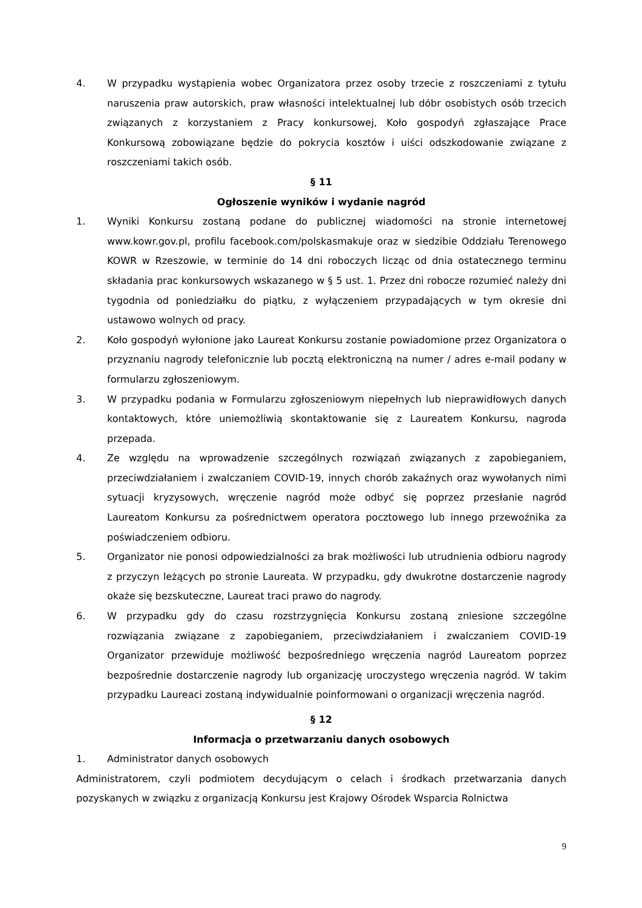4. W przypadku wystąpienia wobec Organizatora przez osoby trzecie z roszczeniami z tytułu naruszenia praw autorskich, praw własności intelektualnej lub dóbr osobistych osób trzecich związanych z korzystaniem z Pracy konkursowej, Koło gospodyń zgłaszające Prace Konkursową zobowiązane będzie do pokrycia kosztów i uiści odszkodowanie związane z roszczeniami takich osób.
§ 11
Ogłoszenie wyników i wydanie nagród
1. Wyniki Konkursu zostaną podane do publicznej wiadomości na stronie internetowej www.kowr.gov.pl, profilu facebook.com/polskasmakuje oraz w siedzibie Oddziału Terenowego KOWR w Rzeszowie, w terminie do 14 dni roboczych licząc od dnia ostatecznego terminu składania prac konkursowych wskazanego w § 5 ust. 1. Przez dni robocze rozumieć należy dni tygodnia od poniedziałku do piątku, z wyłączeniem przypadających w tym okresie dni ustawowo wolnych od pracy.
2. Koło gospodyń wyłonione jako Laureat Konkursu zostanie powiadomione przez Organizatora o przyznaniu nagrody telefonicznie lub pocztą elektroniczną na numer / adres e-mail podany w formularzu zgłoszeniowym.
3. W przypadku podania w Formularzu zgłoszeniowym niepełnych lub nieprawidłowych danych kontaktowych, które uniemożliwią skontaktowanie się z Laureatem Konkursu, nagroda przepada.
4. Ze względu na wprowadzenie szczególnych rozwiązań związanych z zapobieganiem, przeciwdziałaniem i zwalczaniem COVID-19, innych chorób zakaźnych oraz wywołanych nimi sytuacji kryzysowych, wręczenie nagród może odbyć się poprzez przesłanie nagród Laureatom Konkursu za pośrednictwem operatora pocztowego lub innego przewoźnika za poświadczeniem odbioru.
5. Organizator nie ponosi odpowiedzialności za brak możliwości lub utrudnienia odbioru nagrody z przyczyn leżących po stronie Laureata. W przypadku, gdy dwukrotne dostarczenie nagrody okaże się bezskuteczne, Laureat traci prawo do nagrody.
6. W przypadku gdy do czasu rozstrzygnięcia Konkursu zostaną zniesione szczególne rozwiązania związane z zapobieganiem, przeciwdziałaniem i zwalczaniem COVID-19 Organizator przewiduje możliwość bezpośredniego wręczenia nagród Laureatom poprzez bezpośrednie dostarczenie nagrody lub organizację uroczystego wręczenia nagród. W takim przypadku Laureaci zostaną indywidualnie poinformowani o organizacji wręczenia nagród.
§ 12
Informacja o przetwarzaniu danych osobowych
1. Administrator danych osobowych
Administratorem, czyli podmiotem decydującym o celach i środkach przetwarzania danych pozyskanych w związku z organizacją Konkursu jest Krajowy Ośrodek Wsparcia Rolnictwa
9